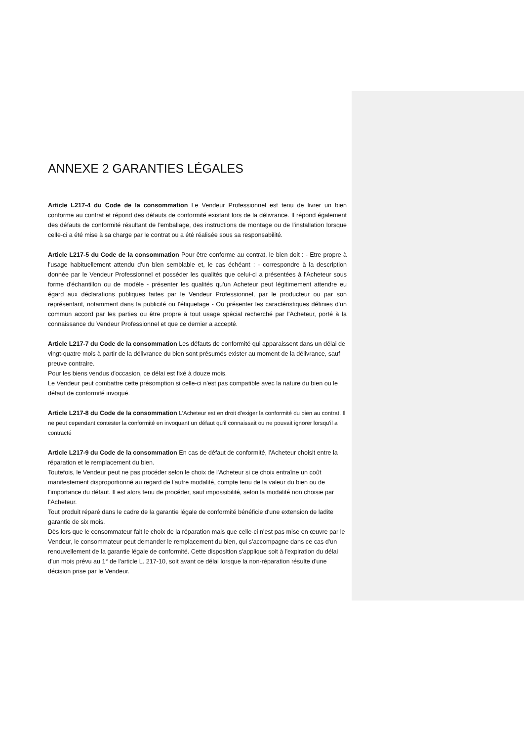ANNEXE 2 GARANTIES LÉGALES
Article L217-4 du Code de la consommation Le Vendeur Professionnel est tenu de livrer un bien conforme au contrat et répond des défauts de conformité existant lors de la délivrance. Il répond également des défauts de conformité résultant de l'emballage, des instructions de montage ou de l'installation lorsque celle-ci a été mise à sa charge par le contrat ou a été réalisée sous sa responsabilité.
Article L217-5 du Code de la consommation Pour être conforme au contrat, le bien doit : - Etre propre à l'usage habituellement attendu d'un bien semblable et, le cas échéant : - correspondre à la description donnée par le Vendeur Professionnel et posséder les qualités que celui-ci a présentées à l'Acheteur sous forme d'échantillon ou de modèle - présenter les qualités qu'un Acheteur peut légitimement attendre eu égard aux déclarations publiques faites par le Vendeur Professionnel, par le producteur ou par son représentant, notamment dans la publicité ou l'étiquetage - Ou présenter les caractéristiques définies d'un commun accord par les parties ou être propre à tout usage spécial recherché par l'Acheteur, porté à la connaissance du Vendeur Professionnel et que ce dernier a accepté.
Article L217-7 du Code de la consommation Les défauts de conformité qui apparaissent dans un délai de vingt-quatre mois à partir de la délivrance du bien sont présumés exister au moment de la délivrance, sauf preuve contraire.
Pour les biens vendus d'occasion, ce délai est fixé à douze mois.
Le Vendeur peut combattre cette présomption si celle-ci n'est pas compatible avec la nature du bien ou le défaut de conformité invoqué.
Article L217-8 du Code de la consommation L'Acheteur est en droit d'exiger la conformité du bien au contrat. Il ne peut cependant contester la conformité en invoquant un défaut qu'il connaissait ou ne pouvait ignorer lorsqu'il a contracté
Article L217-9 du Code de la consommation En cas de défaut de conformité, l'Acheteur choisit entre la réparation et le remplacement du bien.
Toutefois, le Vendeur peut ne pas procéder selon le choix de l'Acheteur si ce choix entraîne un coût manifestement disproportionné au regard de l'autre modalité, compte tenu de la valeur du bien ou de l'importance du défaut. Il est alors tenu de procéder, sauf impossibilité, selon la modalité non choisie par l'Acheteur.
Tout produit réparé dans le cadre de la garantie légale de conformité bénéficie d'une extension de ladite garantie de six mois.
Dès lors que le consommateur fait le choix de la réparation mais que celle-ci n'est pas mise en œuvre par le Vendeur, le consommateur peut demander le remplacement du bien, qui s'accompagne dans ce cas d'un renouvellement de la garantie légale de conformité. Cette disposition s'applique soit à l'expiration du délai d'un mois prévu au 1° de l'article L. 217-10, soit avant ce délai lorsque la non-réparation résulte d'une décision prise par le Vendeur.